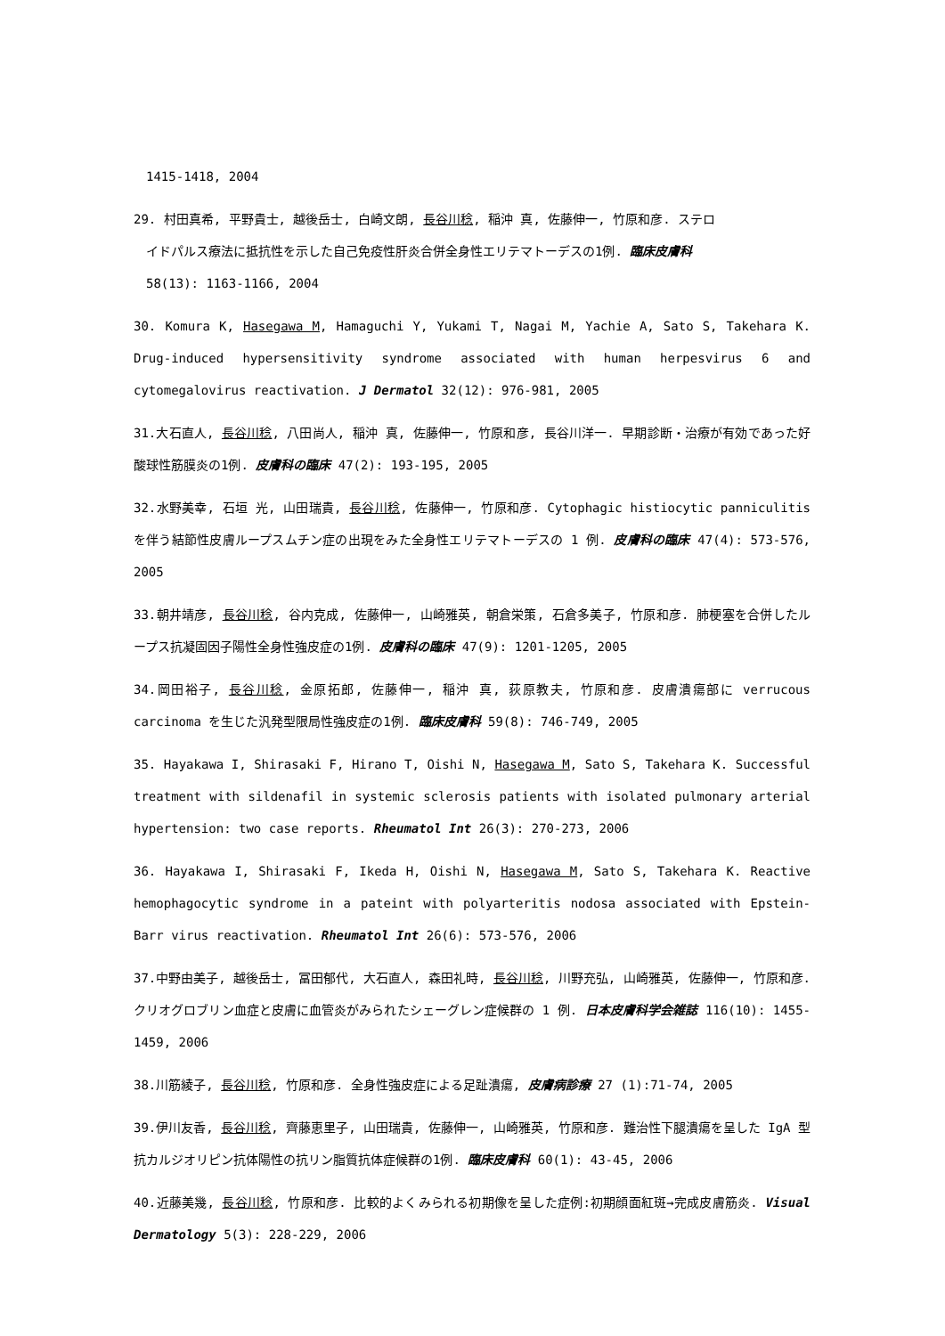1415-1418, 2004
29. 村田真希, 平野貴士, 越後岳士, 白崎文朗, 長谷川稔, 稲沖 真, 佐藤伸一, 竹原和彦. ステロ
イドパルス療法に抵抗性を示した自己免疫性肝炎合併全身性エリテマトーデスの1例. 臨床皮膚科
58(13): 1163-1166, 2004
30. Komura K, Hasegawa M, Hamaguchi Y, Yukami T, Nagai M, Yachie A, Sato S, Takehara K. Drug-induced hypersensitivity syndrome associated with human herpesvirus 6 and cytomegalovirus reactivation. J Dermatol 32(12): 976-981, 2005
31.大石直人, 長谷川稔, 八田尚人, 稲沖 真, 佐藤伸一, 竹原和彦, 長谷川洋一. 早期診断・治療が有効であった好酸球性筋膜炎の1例. 皮膚科の臨床 47(2): 193-195, 2005
32.水野美幸, 石垣 光, 山田瑞貴, 長谷川稔, 佐藤伸一, 竹原和彦. Cytophagic histiocytic panniculitis を伴う結節性皮膚ループスムチン症の出現をみた全身性エリテマトーデスの 1 例. 皮膚科の臨床 47(4): 573-576, 2005
33.朝井靖彦, 長谷川稔, 谷内克成, 佐藤伸一, 山崎雅英, 朝倉栄策, 石倉多美子, 竹原和彦. 肺梗塞を合併したループス抗凝固因子陽性全身性強皮症の1例. 皮膚科の臨床 47(9): 1201-1205, 2005
34.岡田裕子, 長谷川稔, 金原拓郎, 佐藤伸一, 稲沖 真, 荻原教夫, 竹原和彦. 皮膚潰瘍部に verrucous carcinoma を生じた汎発型限局性強皮症の1例. 臨床皮膚科 59(8): 746-749, 2005
35. Hayakawa I, Shirasaki F, Hirano T, Oishi N, Hasegawa M, Sato S, Takehara K. Successful treatment with sildenafil in systemic sclerosis patients with isolated pulmonary arterial hypertension: two case reports. Rheumatol Int 26(3): 270-273, 2006
36. Hayakawa I, Shirasaki F, Ikeda H, Oishi N, Hasegawa M, Sato S, Takehara K. Reactive hemophagocytic syndrome in a pateint with polyarteritis nodosa associated with Epstein-Barr virus reactivation. Rheumatol Int 26(6): 573-576, 2006
37.中野由美子, 越後岳士, 冨田郁代, 大石直人, 森田礼時, 長谷川稔, 川野充弘, 山崎雅英, 佐藤伸一, 竹原和彦. クリオグロブリン血症と皮膚に血管炎がみられたシェーグレン症候群の 1 例. 日本皮膚科学会雑誌 116(10): 1455-1459, 2006
38.川筋綾子, 長谷川稔, 竹原和彦. 全身性強皮症による足趾潰瘍, 皮膚病診療 27 (1):71-74, 2005
39.伊川友香, 長谷川稔, 齊藤恵里子, 山田瑞貴, 佐藤伸一, 山崎雅英, 竹原和彦. 難治性下腿潰瘍を呈した IgA 型抗カルジオリピン抗体陽性の抗リン脂質抗体症候群の1例. 臨床皮膚科 60(1): 43-45, 2006
40.近藤美幾, 長谷川稔, 竹原和彦. 比較的よくみられる初期像を呈した症例:初期顔面紅斑→完成皮膚筋炎. Visual Dermatology 5(3): 228-229, 2006